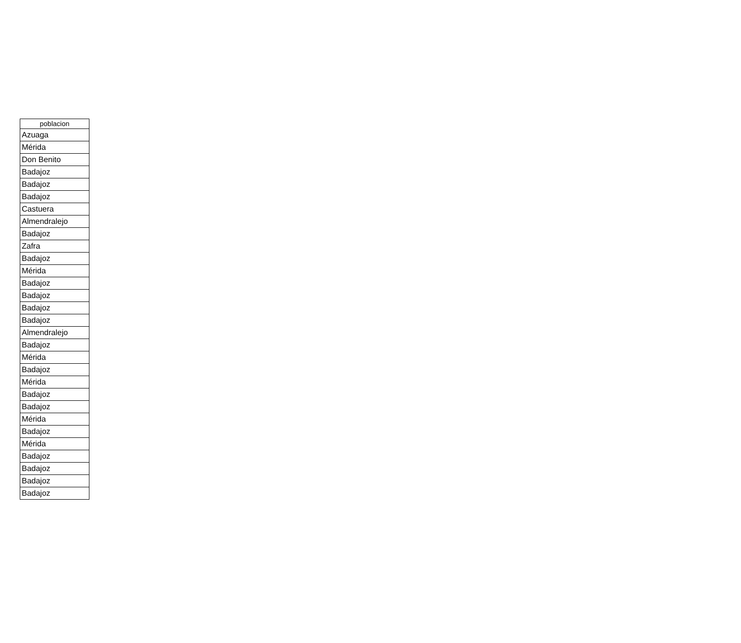| poblacion |
| --- |
| Azuaga |
| Mérida |
| Don Benito |
| Badajoz |
| Badajoz |
| Badajoz |
| Castuera |
| Almendralejo |
| Badajoz |
| Zafra |
| Badajoz |
| Mérida |
| Badajoz |
| Badajoz |
| Badajoz |
| Badajoz |
| Almendralejo |
| Badajoz |
| Mérida |
| Badajoz |
| Mérida |
| Badajoz |
| Badajoz |
| Mérida |
| Badajoz |
| Mérida |
| Badajoz |
| Badajoz |
| Badajoz |
| Badajoz |